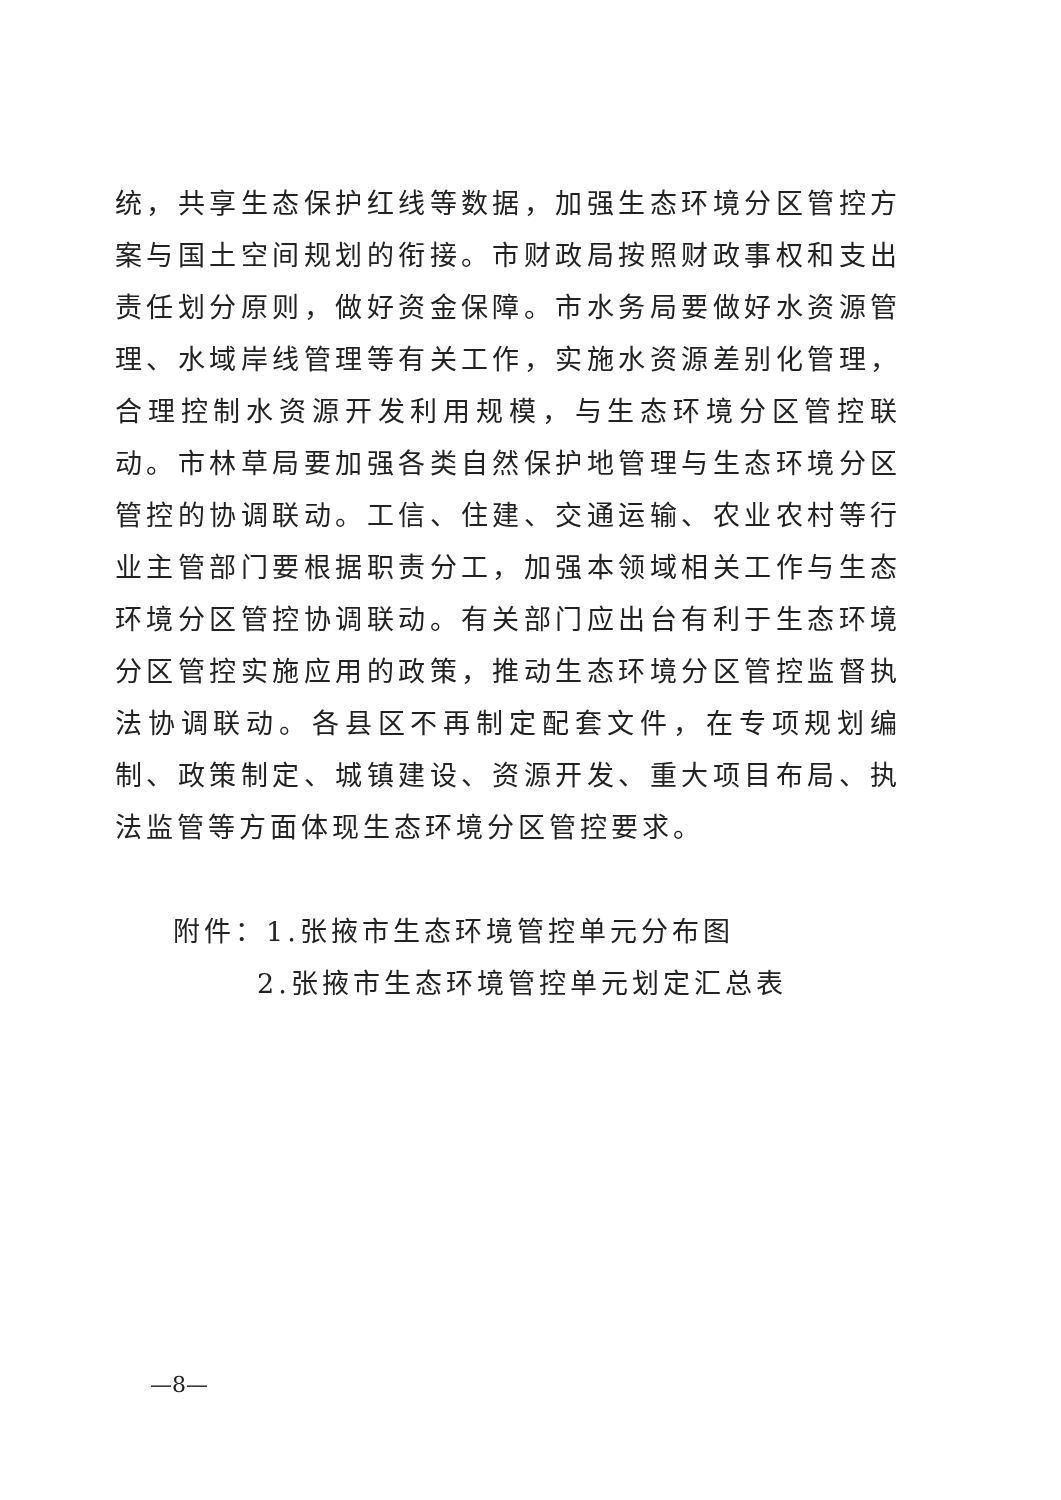统，共享生态保护红线等数据，加强生态环境分区管控方案与国土空间规划的衔接。市财政局按照财政事权和支出责任划分原则，做好资金保障。市水务局要做好水资源管理、水域岸线管理等有关工作，实施水资源差别化管理，合理控制水资源开发利用规模，与生态环境分区管控联动。市林草局要加强各类自然保护地管理与生态环境分区管控的协调联动。工信、住建、交通运输、农业农村等行业主管部门要根据职责分工，加强本领域相关工作与生态环境分区管控协调联动。有关部门应出台有利于生态环境分区管控实施应用的政策，推动生态环境分区管控监督执法协调联动。各县区不再制定配套文件，在专项规划编制、政策制定、城镇建设、资源开发、重大项目布局、执法监管等方面体现生态环境分区管控要求。
附件：1.张掖市生态环境管控单元分布图
2.张掖市生态环境管控单元划定汇总表
—8—